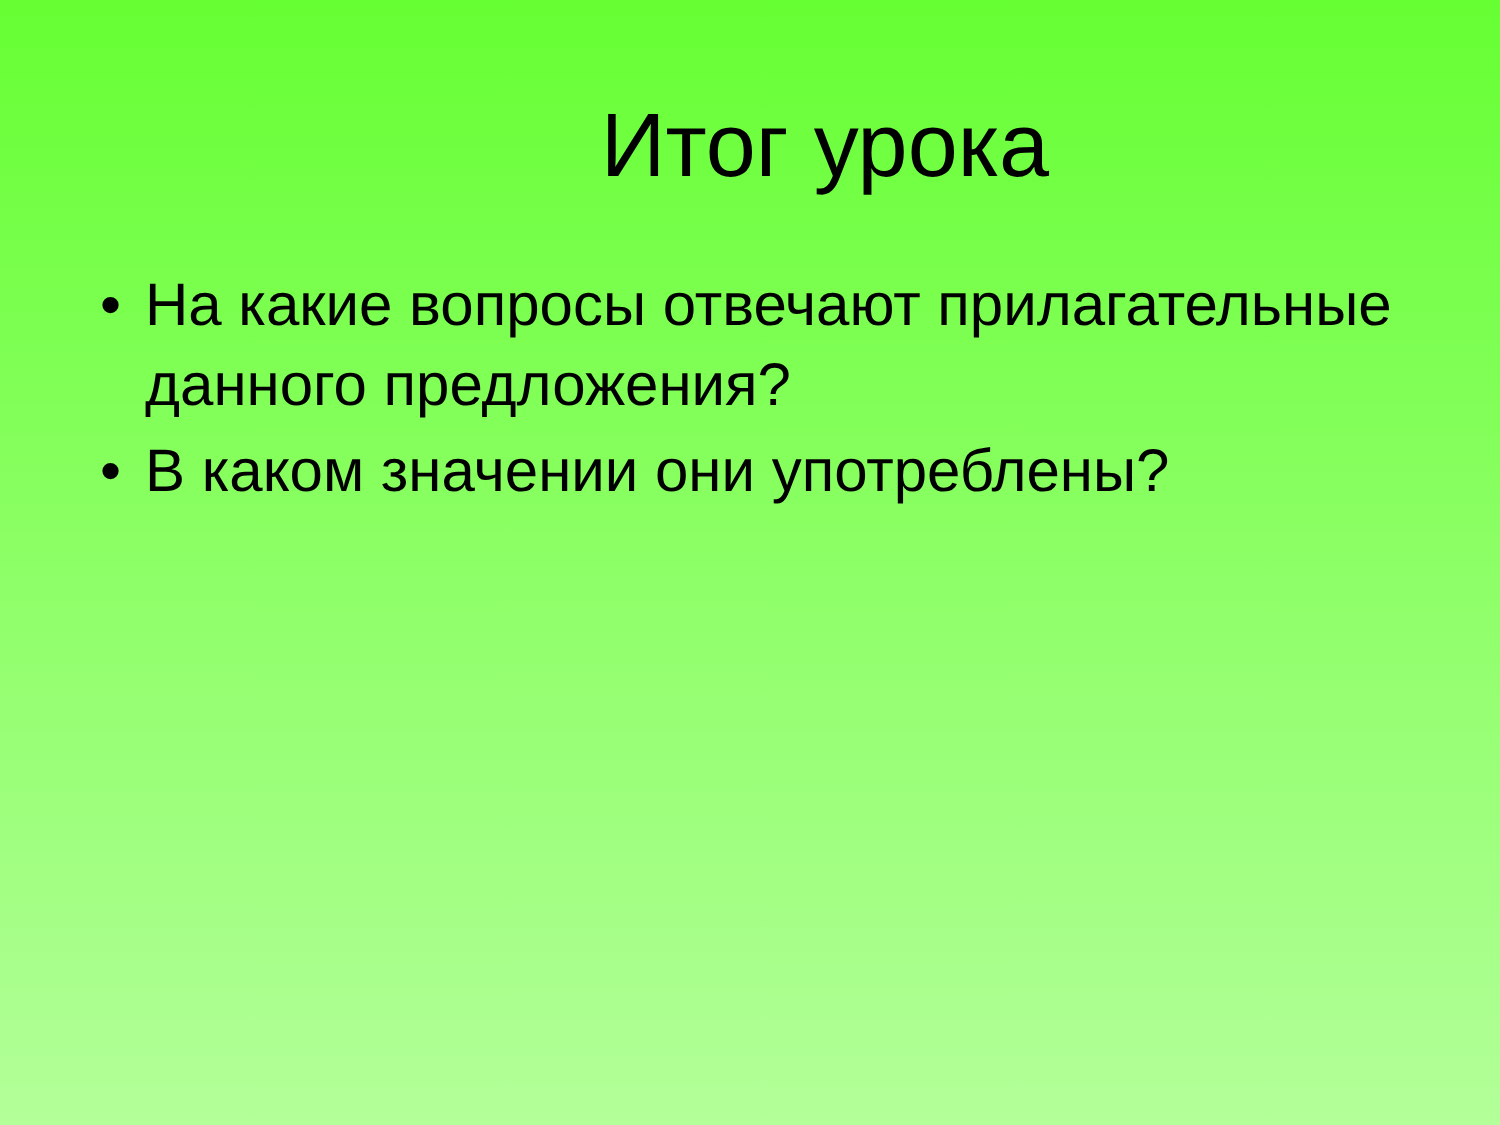Итог урока
• На какие вопросы отвечают прилагательные данного предложения?
• В каком значении они употреблены?